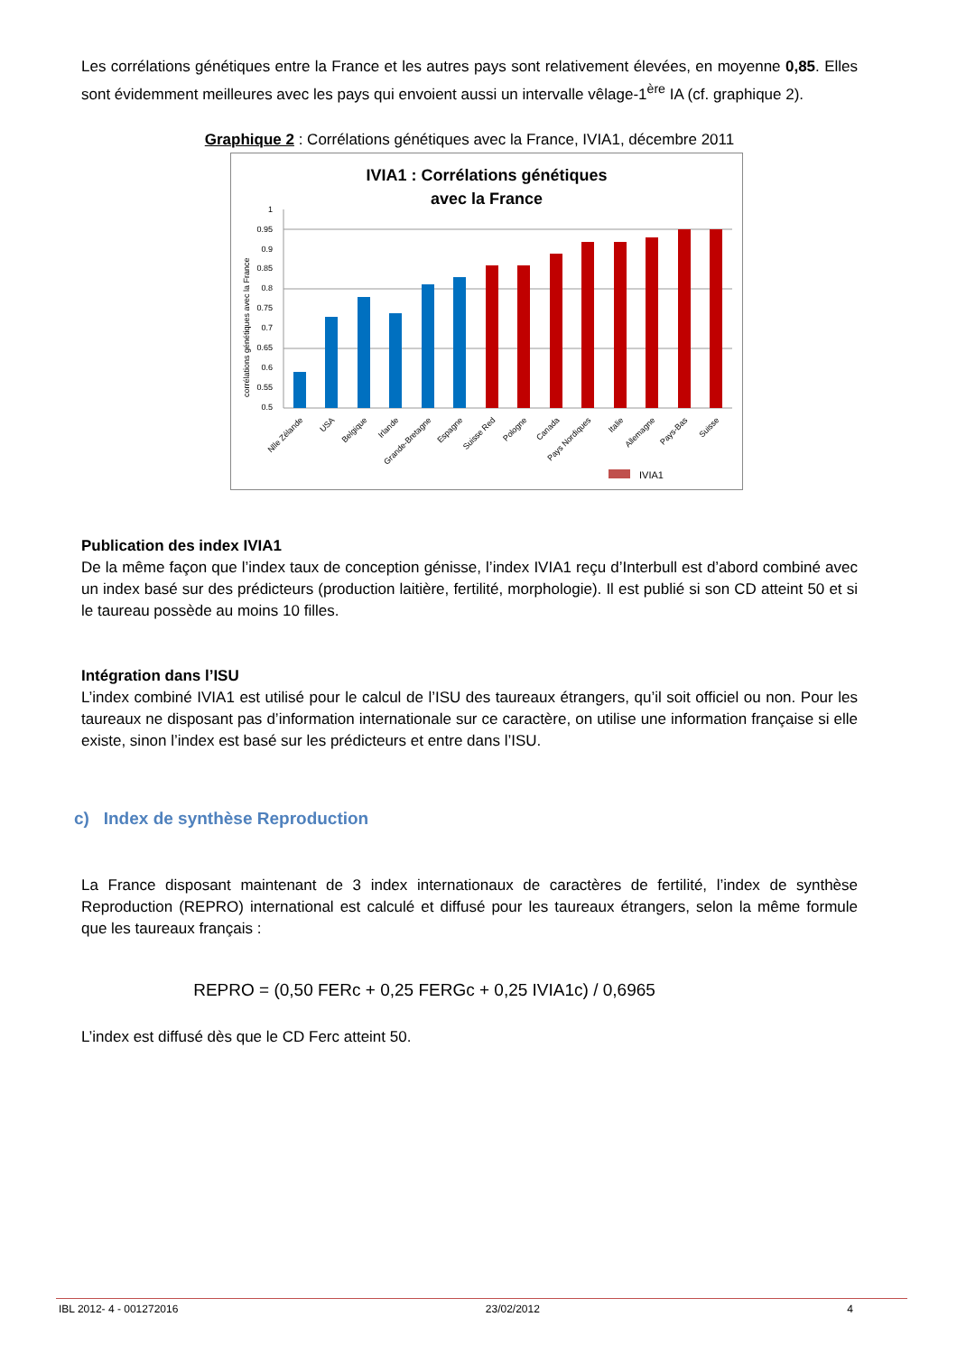Les corrélations génétiques entre la France et les autres pays sont relativement élevées, en moyenne 0,85. Elles sont évidemment meilleures avec les pays qui envoient aussi un intervalle vêlage-1<sup>ère</sup> IA (cf. graphique 2).
Graphique 2 : Corrélations génétiques avec la France, IVIA1, décembre 2011
IVIA1 : Corrélations génétiques
avec la France
corrélations génétiques avec la France
1
0.95
0.9
0.85
0.8
0.75
0.7
0.65
0.6
0.55
0.5
Nlle Zélande
USA
Belgique
Irlande
Grande-Bretagne
Espagne
Suisse Red
Pologne
Canada
Pays Nordiques
Italie
Allemagne
Pays-Bas
Suisse
IVIA1
Publication des index IVIA1
De la même façon que l’index taux de conception génisse, l’index IVIA1 reçu d’Interbull est d’abord combiné avec un index basé sur des prédicteurs (production laitière, fertilité, morphologie). Il est publié si son CD atteint 50 et si le taureau possède au moins 10 filles.
Intégration dans l’ISU
L’index combiné IVIA1 est utilisé pour le calcul de l’ISU des taureaux étrangers, qu’il soit officiel ou non. Pour les taureaux ne disposant pas d’information internationale sur ce caractère, on utilise une information française si elle existe, sinon l’index est basé sur les prédicteurs et entre dans l’ISU.
c) Index de synthèse Reproduction
La France disposant maintenant de 3 index internationaux de caractères de fertilité, l’index de synthèse Reproduction (REPRO) international est calculé et diffusé pour les taureaux étrangers, selon la même formule que les taureaux français :
REPRO = (0,50 FERc + 0,25 FERGc + 0,25 IVIA1c) / 0,6965
L’index est diffusé dès que le CD Ferc atteint 50.
IBL 2012- 4 - 001272016 23/02/2012 4